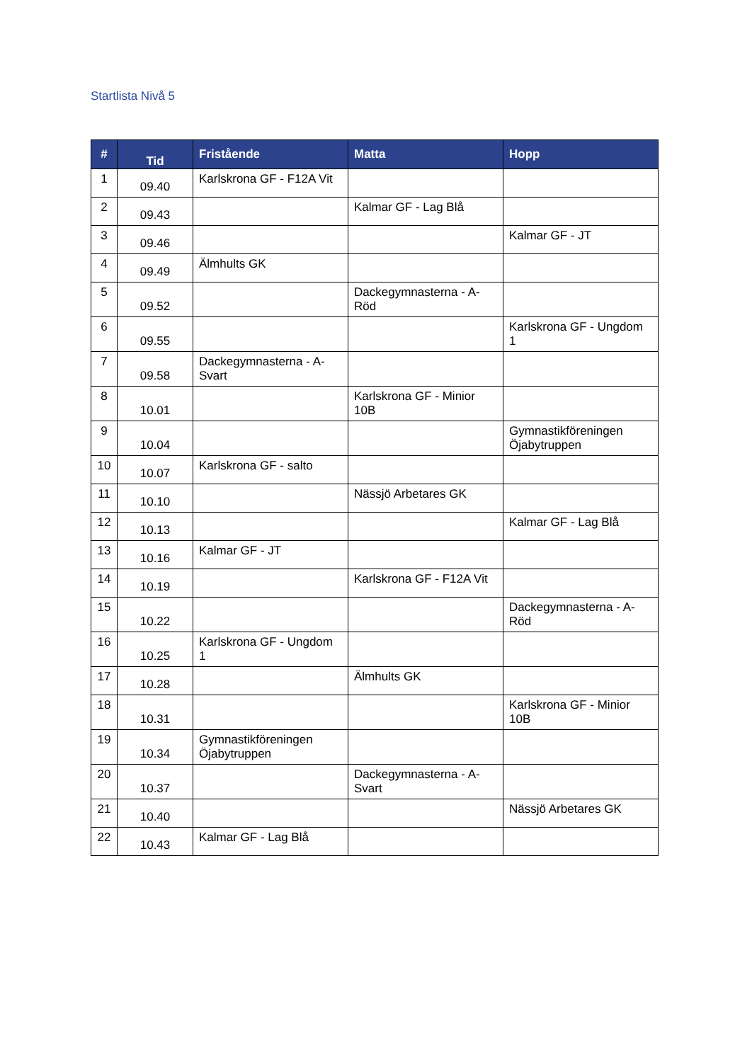Startlista Nivå 5
| # | Tid | Fristående | Matta | Hopp |
| --- | --- | --- | --- | --- |
| 1 | 09.40 | Karlskrona GF - F12A Vit | | |
| 2 | 09.43 | | Kalmar GF - Lag Blå | |
| 3 | 09.46 | | | Kalmar GF - JT |
| 4 | 09.49 | Älmhults GK | | |
| 5 | 09.52 | | Dackegymnasterna - A-Röd | |
| 6 | 09.55 | | | Karlskrona GF - Ungdom 1 |
| 7 | 09.58 | Dackegymnasterna - A-Svart | | |
| 8 | 10.01 | | Karlskrona GF - Minior 10B | |
| 9 | 10.04 | | | Gymnastikföreningen Öjabytruppen |
| 10 | 10.07 | Karlskrona GF - salto | | |
| 11 | 10.10 | | Nässjö Arbetares GK | |
| 12 | 10.13 | | | Kalmar GF - Lag Blå |
| 13 | 10.16 | Kalmar GF - JT | | |
| 14 | 10.19 | | Karlskrona GF - F12A Vit | |
| 15 | 10.22 | | | Dackegymnasterna - A-Röd |
| 16 | 10.25 | Karlskrona GF - Ungdom 1 | | |
| 17 | 10.28 | | Älmhults GK | |
| 18 | 10.31 | | | Karlskrona GF - Minior 10B |
| 19 | 10.34 | Gymnastikföreningen Öjabytruppen | | |
| 20 | 10.37 | | Dackegymnasterna - A-Svart | |
| 21 | 10.40 | | | Nässjö Arbetares GK |
| 22 | 10.43 | Kalmar GF - Lag Blå | | |